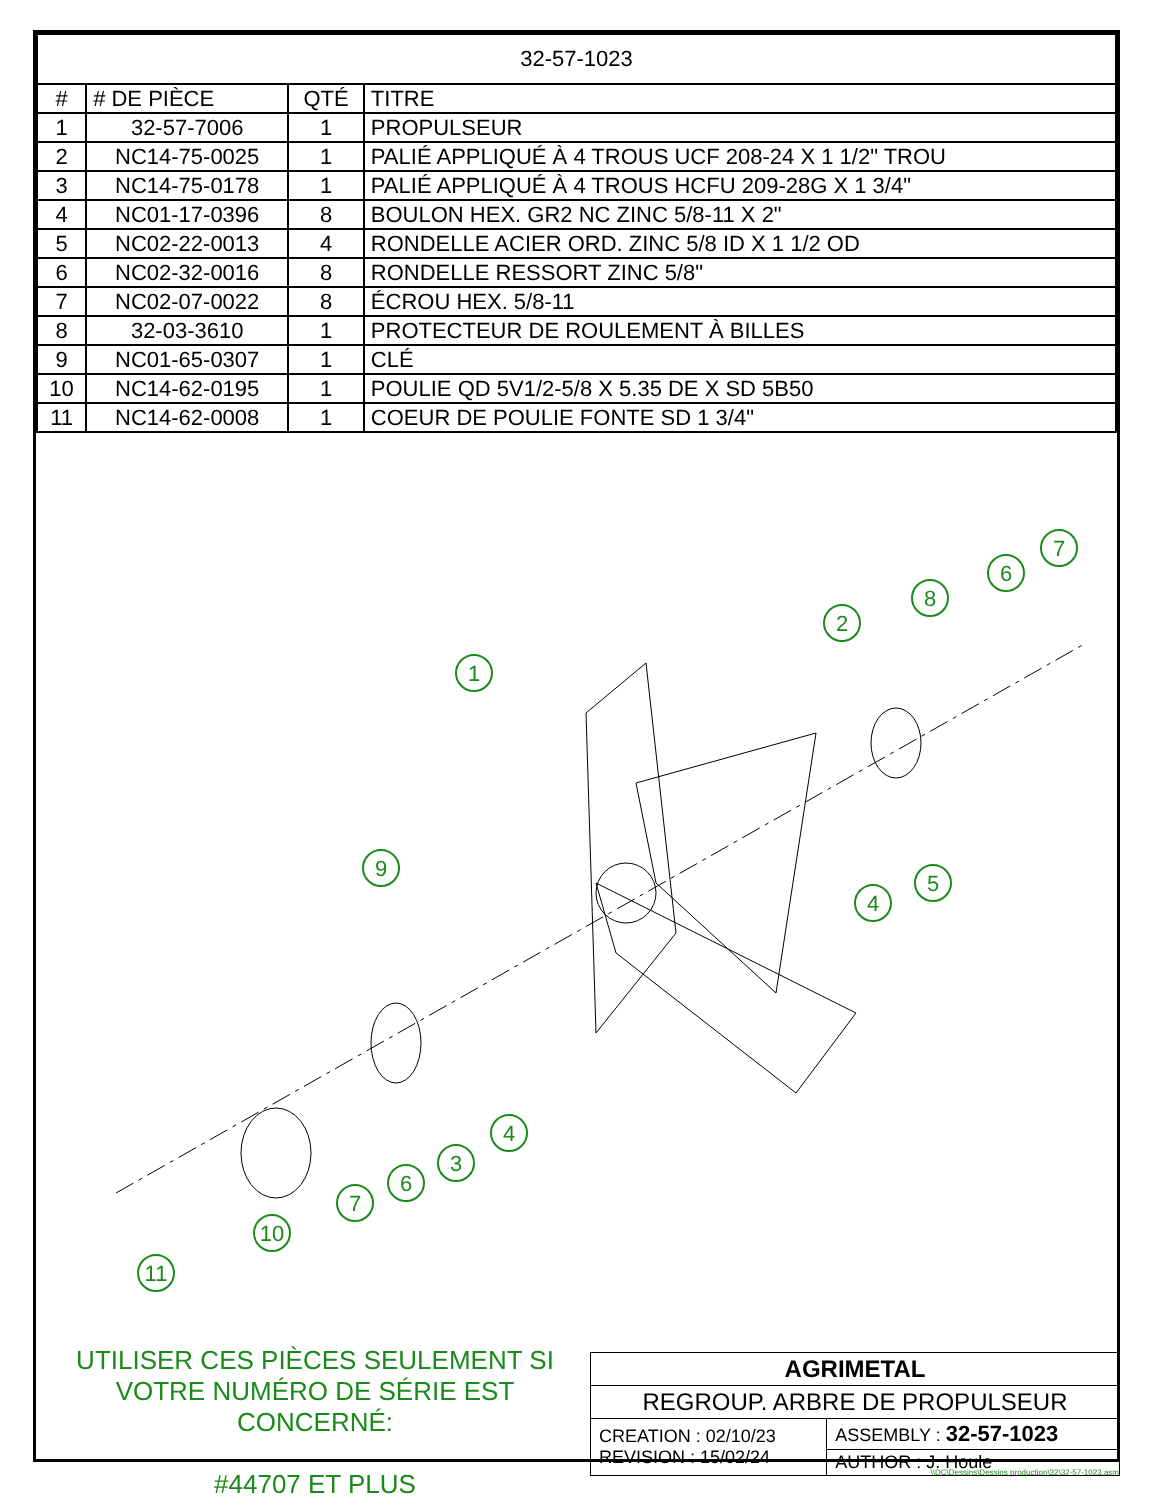| 32-57-1023 | | | |
| # | # DE PIÈCE | QTÉ | TITRE |
| 1 | 32-57-7006 | 1 | PROPULSEUR |
| 2 | NC14-75-0025 | 1 | PALIÉ APPLIQUÉ À 4 TROUS UCF 208-24 X 1 1/2" TROU |
| 3 | NC14-75-0178 | 1 | PALIÉ APPLIQUÉ À 4 TROUS HCFU 209-28G X 1 3/4" |
| 4 | NC01-17-0396 | 8 | BOULON HEX. GR2 NC ZINC 5/8-11 X 2" |
| 5 | NC02-22-0013 | 4 | RONDELLE ACIER ORD. ZINC 5/8 ID X 1 1/2 OD |
| 6 | NC02-32-0016 | 8 | RONDELLE RESSORT ZINC 5/8" |
| 7 | NC02-07-0022 | 8 | ÉCROU HEX. 5/8-11 |
| 8 | 32-03-3610 | 1 | PROTECTEUR DE ROULEMENT À BILLES |
| 9 | NC01-65-0307 | 1 | CLÉ |
| 10 | NC14-62-0195 | 1 | POULIE QD 5V1/2-5/8 X 5.35 DE X SD 5B50 |
| 11 | NC14-62-0008 | 1 | COEUR DE POULIE FONTE SD 1 3/4" |
1
2
8
6
7
9
4
5
4
3
6
7
10
11
UTILISER CES PIÈCES SEULEMENT SI VOTRE NUMÉRO DE SÉRIE EST CONCERNÉ:
#44707 ET PLUS
| AGRIMETAL | |
| REGROUP. ARBRE DE PROPULSEUR | |
| CREATION : 02/10/23 REVISION : 15/02/24 | ASSEMBLY : 32-57-1023 |
| | AUTHOR : J. Houle |
\\DC\Dessins\Dessins production\32\32-57-1023.asm